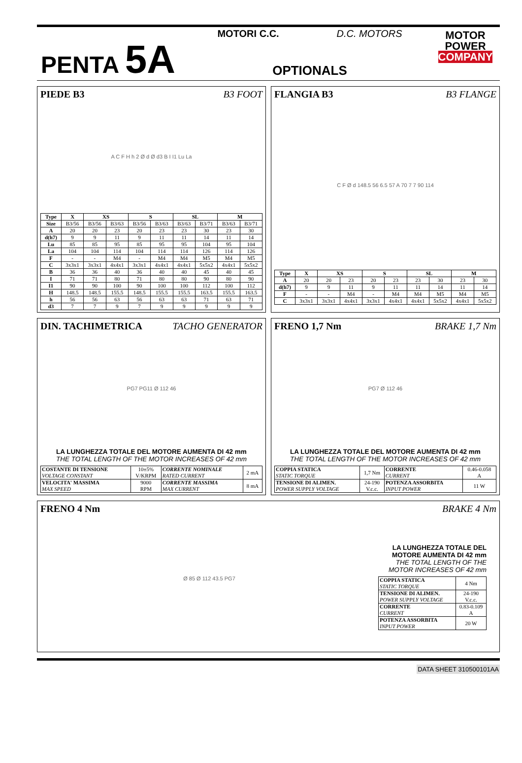PENTA 5A
MOTORI C.C. D.C. MOTORS
OPTIONALS
MOTOR
POWER
COMPANY
PIEDE B3 B3 FOOT
A C F H h 2 Ø d Ø d3 B I I1 Lu La
| Type | X | XS | | S | | SL | | M | |
| --- | --- | --- | --- | --- | --- | --- | --- | --- | --- |
| Size | B3/56 | B3/56 | B3/63 | B3/56 | B3/63 | B3/63 | B3/71 | B3/63 | B3/71 |
| A | 20 | 20 | 23 | 20 | 23 | 23 | 30 | 23 | 30 |
| d(h7) | 9 | 9 | 11 | 9 | 11 | 11 | 14 | 11 | 14 |
| Lu | 85 | 85 | 95 | 85 | 95 | 95 | 104 | 95 | 104 |
| La | 104 | 104 | 114 | 104 | 114 | 114 | 126 | 114 | 126 |
| F | - | - | M4 | - | M4 | M4 | M5 | M4 | M5 |
| C | 3x3x1 | 3x3x1 | 4x4x1 | 3x3x1 | 4x4x1 | 4x4x1 | 5x5x2 | 4x4x1 | 5x5x2 |
| B | 36 | 36 | 40 | 36 | 40 | 40 | 45 | 40 | 45 |
| I | 71 | 71 | 80 | 71 | 80 | 80 | 90 | 80 | 90 |
| I1 | 90 | 90 | 100 | 90 | 100 | 100 | 112 | 100 | 112 |
| H | 148.5 | 148.5 | 155.5 | 148.5 | 155.5 | 155.5 | 163.5 | 155.5 | 163.5 |
| h | 56 | 56 | 63 | 56 | 63 | 63 | 71 | 63 | 71 |
| d3 | 7 | 7 | 9 | 7 | 9 | 9 | 9 | 9 | 9 |
FLANGIA B3 B3 FLANGE
C F Ø d 148.5 56 6.5 57 A 70 7 7 90 114
| Type | X | XS | | S | | SL | | M | |
| --- | --- | --- | --- | --- | --- | --- | --- | --- | --- |
| A | 20 | 20 | 23 | 20 | 23 | 23 | 30 | 23 | 30 |
| d(h7) | 9 | 9 | 11 | 9 | 11 | 11 | 14 | 11 | 14 |
| F | - | - | M4 | - | M4 | M4 | M5 | M4 | M5 |
| C | 3x3x1 | 3x3x1 | 4x4x1 | 3x3x1 | 4x4x1 | 4x4x1 | 5x5x2 | 4x4x1 | 5x5x2 |
DIN. TACHIMETRICA TACHO GENERATOR
PG7 PG11 Ø 112 46
LA LUNGHEZZA TOTALE DEL MOTORE AUMENTA DI 42 mm
THE TOTAL LENGTH OF THE MOTOR INCREASES OF 42 mm
| COSTANTE DI TENSIONE VOLTAGE CONSTANT | 10±5% V/KRPM | CORRENTE NOMINALE RATED CURRENT | 2 mA |
| VELOCITA' MASSIMA MAX SPEED | 9000 RPM | CORRENTE MASSIMA MAX CURRENT | 8 mA |
FRENO 1,7 Nm BRAKE 1,7 Nm
PG7 Ø 112 46
LA LUNGHEZZA TOTALE DEL MOTORE AUMENTA DI 42 mm
THE TOTAL LENGTH OF THE MOTOR INCREASES OF 42 mm
| COPPIA STATICA STATIC TORQUE | 1,7 Nm | CORRENTE CURRENT | 0.46-0.058 A |
| TENSIONE DI ALIMEN. POWER SUPPLY VOLTAGE | 24-190 V.c.c. | POTENZA ASSORBITA INPUT POWER | 11 W |
FRENO 4 Nm BRAKE 4 Nm
Ø 85 Ø 112 43.5 PG7
LA LUNGHEZZA TOTALE DEL MOTORE AUMENTA DI 42 mm
THE TOTAL LENGTH OF THE MOTOR INCREASES OF 42 mm
| COPPIA STATICA STATIC TORQUE | 4 Nm |
| TENSIONE DI ALIMEN. POWER SUPPLY VOLTAGE | 24-190 V.c.c. |
| CORRENTE CURRENT | 0.83-0.109 A |
| POTENZA ASSORBITA INPUT POWER | 20 W |
DATA SHEET 310500101AA